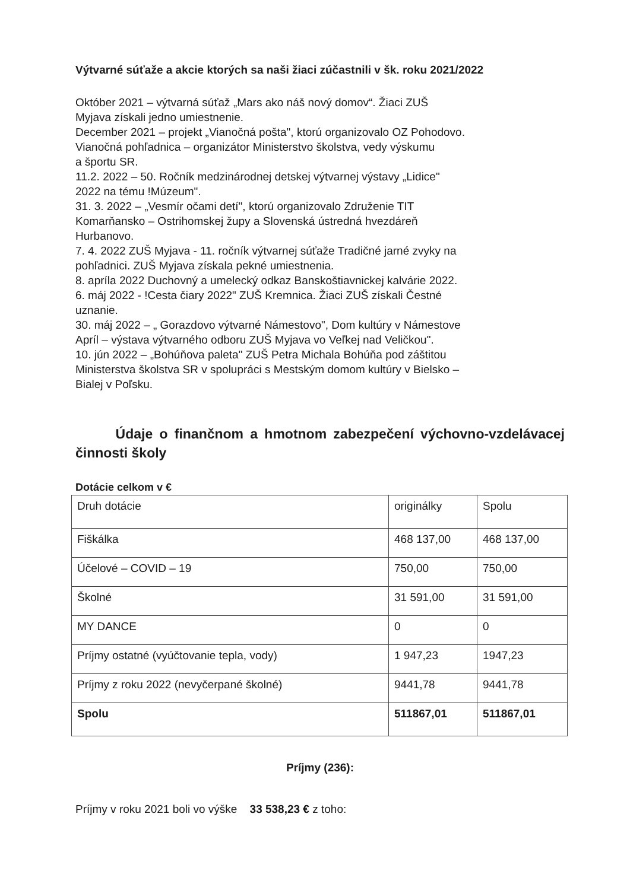Výtvarné súťaže a akcie ktorých sa naši žiaci zúčastnili v šk. roku 2021/2022
Október 2021 – výtvarná súťaž „Mars ako náš nový domov“. Žiaci ZUŠ
Myjava získali jedno umiestnenie.
December 2021 – projekt „Vianočná pošta", ktorú organizovalo OZ Pohodovo.
Vianočná pohľadnica – organizátor Ministerstvo školstva, vedy výskumu
a športu SR.
11.2. 2022 – 50. Ročník medzinárodnej detskej výtvarnej výstavy „Lidice"
2022 na tému !Múzeum".
31. 3. 2022 – „Vesmír očami detí", ktorú organizovalo Združenie TIT
Komarňansko – Ostrihomskej župy a Slovenská ústredná hvezdáreň
Hurbanovo.
7. 4. 2022 ZUŠ Myjava - 11. ročník výtvarnej súťaže Tradičné jarné zvyky na
pohľadnici. ZUŠ Myjava získala pekné umiestnenia.
8. apríla 2022 Duchovný a umelecký odkaz Banskoštiavnickej kalvárie 2022.
6. máj 2022 - !Cesta čiary 2022" ZUŠ Kremnica. Žiaci ZUŠ získali Čestné
uznanie.
30. máj 2022 – „ Gorazdovo výtvarné Námestovo", Dom kultúry v Námestove
Apríl – výstava výtvarného odboru ZUŠ Myjava vo Veľkej nad Veličkou".
10. jún 2022 – „Bohúňova paleta" ZUŠ Petra Michala Bohúňa pod záštitou
Ministerstva školstva SR v spolupráci s Mestským domom kultúry v Bielsko –
Bialej v Poľsku.
Údaje o finančnom a hmotnom zabezpečení výchovno-vzdelávacej činnosti školy
Dotácie celkom v €
| Druh dotácie | originálky | Spolu |
| Fiškálka | 468 137,00 | 468 137,00 |
| Účelové – COVID – 19 | 750,00 | 750,00 |
| Školné | 31 591,00 | 31 591,00 |
| MY DANCE | 0 | 0 |
| Príjmy ostatné (vyúčtovanie tepla, vody) | 1 947,23 | 1947,23 |
| Príjmy z roku 2022 (nevyčerpané školné) | 9441,78 | 9441,78 |
| Spolu | 511867,01 | 511867,01 |
Príjmy (236):
Príjmy v roku 2021 boli vo výške 33 538,23 € z toho: